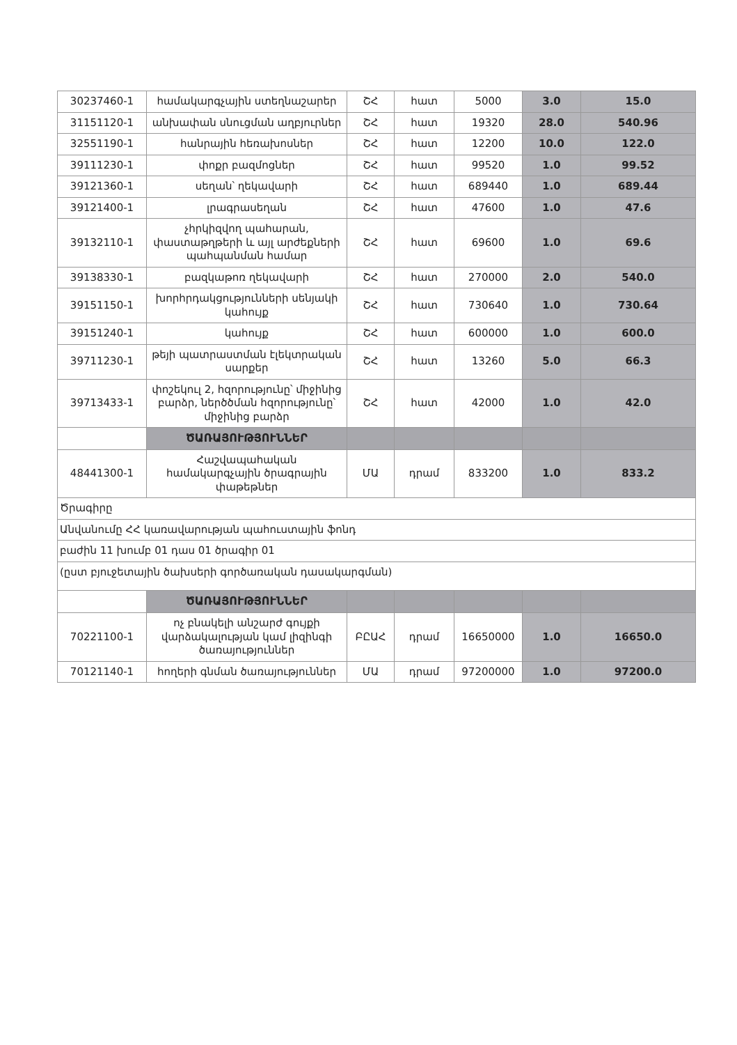| 30237460-1 | համակարգչային ստեղնաշարեր | ՇՀ | հատ | 5000 | 3.0 | 15.0 |
| 31151120-1 | անխափան սնուցման աղբյուրներ | ՇՀ | հատ | 19320 | 28.0 | 540.96 |
| 32551190-1 | հանրային հեռախոսներ | ՇՀ | հատ | 12200 | 10.0 | 122.0 |
| 39111230-1 | փոքր բազմոցներ | ՇՀ | հատ | 99520 | 1.0 | 99.52 |
| 39121360-1 | սեղան՝ ղեկավարի | ՇՀ | հատ | 689440 | 1.0 | 689.44 |
| 39121400-1 | լրագրասեղան | ՇՀ | հատ | 47600 | 1.0 | 47.6 |
| 39132110-1 | չհրկիզվող պահարան, փաստաթղթերի և այլ արժեքների պահպանման համար | ՇՀ | հատ | 69600 | 1.0 | 69.6 |
| 39138330-1 | բազկաթոռ ղեկավարի | ՇՀ | հատ | 270000 | 2.0 | 540.0 |
| 39151150-1 | խորհրդակցությունների սենյակի կահույք | ՇՀ | հատ | 730640 | 1.0 | 730.64 |
| 39151240-1 | կահույք | ՇՀ | հատ | 600000 | 1.0 | 600.0 |
| 39711230-1 | թեյի պատրաստման էլեկտրական սարքեր | ՇՀ | հատ | 13260 | 5.0 | 66.3 |
| 39713433-1 | փոշեկուլ 2, հզորությունը՝ միջինից բարձր, ներծծման հզորությունը՝ միջինից բարձր | ՇՀ | հատ | 42000 | 1.0 | 42.0 |
| | ԾԱՌԱՅՈՒԹՅՈՒՆՆԵՐ | | | | | |
| 48441300-1 | Հաշվապահական համակարգչային ծրագրային փաթեթներ | ՄԱ | դրամ | 833200 | 1.0 | 833.2 |
| Ծրագիրը | | | | | | |
| Անվանումը ՀՀ կառավարության պահուստային ֆոնդ | | | | | | |
| բաժին 11 խումբ 01 դաս 01 ծրագիր 01 | | | | | | |
| (ըստ բյուջետային ծախսերի գործառական դասակարգման) | | | | | | |
| | ԾԱՌԱՅՈՒԹՅՈՒՆՆԵՐ | | | | | |
| 70221100-1 | ոչ բնակելի անշարժ գույքի վարձակալության կամ լիզինգի ծառայություններ | ԲԸԱՀ | դրամ | 16650000 | 1.0 | 16650.0 |
| 70121140-1 | հողերի գնման ծառայություններ | ՄԱ | դրամ | 97200000 | 1.0 | 97200.0 |